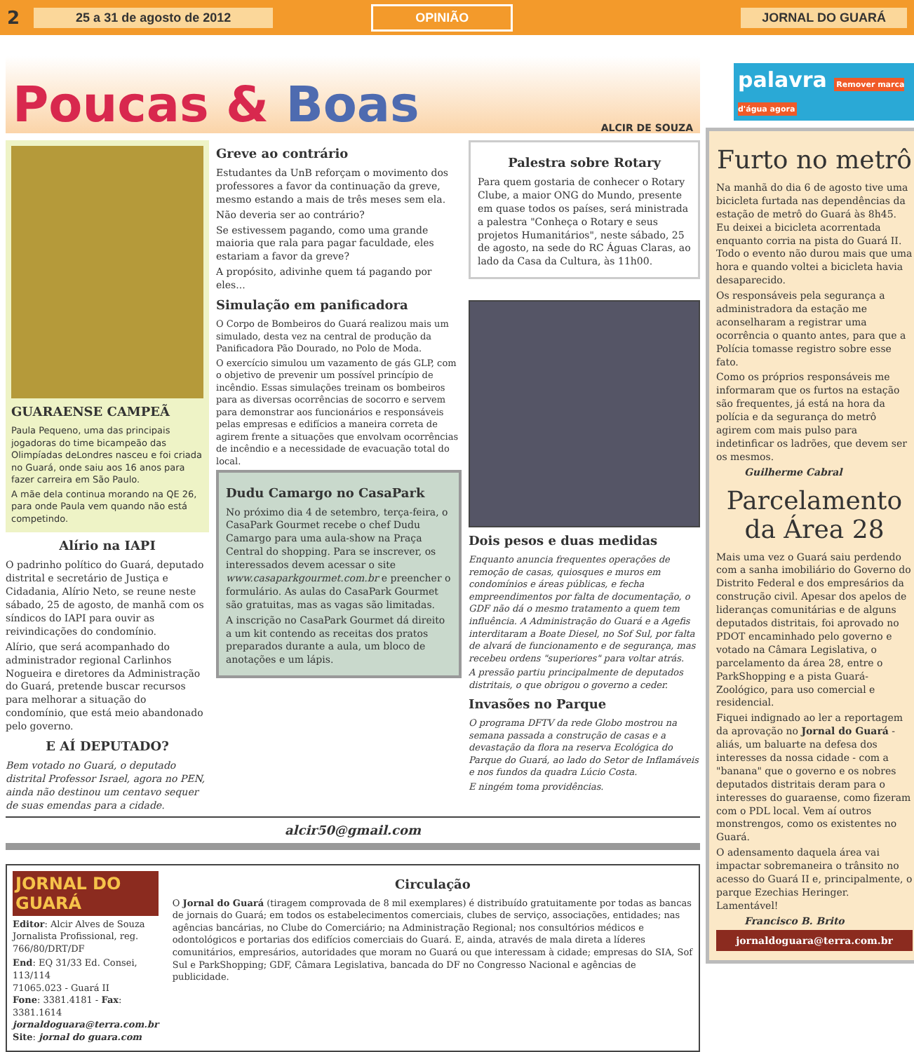2 25 a 31 de agosto de 2012 OPINIÃO JORNAL DO GUARÁ
Poucas & Boas
ALCIR DE SOUZA
GUARAENSE CAMPEÃ
Paula Pequeno, uma das principais jogadoras do time bicampeão das Olimpíadas deLondres nasceu e foi criada no Guará, onde saiu aos 16 anos para fazer carreira em São Paulo.
A mãe dela continua morando na QE 26, para onde Paula vem quando não está competindo.
Alírio na IAPI
O padrinho político do Guará, deputado distrital e secretário de Justiça e Cidadania, Alírio Neto, se reune neste sábado, 25 de agosto, de manhã com os síndicos do IAPI para ouvir as reivindicações do condomínio.
Alírio, que será acompanhado do administrador regional Carlinhos Nogueira e diretores da Administração do Guará, pretende buscar recursos para melhorar a situação do condomínio, que está meio abandonado pelo governo.
E AÍ DEPUTADO?
Bem votado no Guará, o deputado distrital Professor Israel, agora no PEN, ainda não destinou um centavo sequer de suas emendas para a cidade.
Greve ao contrário
Estudantes da UnB reforçam o movimento dos professores a favor da continuação da greve, mesmo estando a mais de três meses sem ela.
Não deveria ser ao contrário?
Se estivessem pagando, como uma grande maioria que rala para pagar faculdade, eles estariam a favor da greve?
A propósito, adivinhe quem tá pagando por eles...
Simulação em panificadora
O Corpo de Bombeiros do Guará realizou mais um simulado, desta vez na central de produção da Panificadora Pão Dourado, no Polo de Moda.
O exercício simulou um vazamento de gás GLP, com o objetivo de prevenir um possível princípio de incêndio. Essas simulações treinam os bombeiros para as diversas ocorrências de socorro e servem para demonstrar aos funcionários e responsáveis pelas empresas e edifícios a maneira correta de agirem frente a situações que envolvam ocorrências de incêndio e a necessidade de evacuação total do local.
Dudu Camargo no CasaPark
No próximo dia 4 de setembro, terça-feira, o CasaPark Gourmet recebe o chef Dudu Camargo para uma aula-show na Praça Central do shopping. Para se inscrever, os interessados devem acessar o site www.casaparkgourmet.com.br e preencher o formulário. As aulas do CasaPark Gourmet são gratuitas, mas as vagas são limitadas.
A inscrição no CasaPark Gourmet dá direito a um kit contendo as receitas dos pratos preparados durante a aula, um bloco de anotações e um lápis.
Palestra sobre Rotary
Para quem gostaria de conhecer o Rotary Clube, a maior ONG do Mundo, presente em quase todos os países, será ministrada a palestra "Conheça o Rotary e seus projetos Humanitários", neste sábado, 25 de agosto, na sede do RC Águas Claras, ao lado da Casa da Cultura, às 11h00.
Dois pesos e duas medidas
Enquanto anuncia frequentes operações de remoção de casas, quiosques e muros em condomínios e áreas públicas, e fecha empreendimentos por falta de documentação, o GDF não dá o mesmo tratamento a quem tem influência. A Administração do Guará e a Agefis interditaram a Boate Diesel, no Sof Sul, por falta de alvará de funcionamento e de segurança, mas recebeu ordens "superiores" para voltar atrás.
A pressão partiu principalmente de deputados distritais, o que obrigou o governo a ceder.
Invasões no Parque
O programa DFTV da rede Globo mostrou na semana passada a construção de casas e a devastação da flora na reserva Ecológica do Parque do Guará, ao lado do Setor de Inflamáveis e nos fundos da quadra Lúcio Costa.
E ningém toma providências.
alcir50@gmail.com
JORNAL DO GUARÁ
Editor: Alcir Alves de Souza
Jornalista Profissional, reg. 766/80/DRT/DF
End: EQ 31/33 Ed. Consei, 113/114
71065.023 - Guará II
Fone: 3381.4181 - Fax: 3381.1614
jornaldoguara@terra.com.br
Site: jornal do guara.com
Circulação
O Jornal do Guará (tiragem comprovada de 8 mil exemplares) é distribuído gratuitamente por todas as bancas de jornais do Guará; em todos os estabelecimentos comerciais, clubes de serviço, associações, entidades; nas agências bancárias, no Clube do Comerciário; na Administração Regional; nos consultórios médicos e odontológicos e portarias dos edifícios comerciais do Guará. E, ainda, através de mala direta a líderes comunitários, empresários, autoridades que moram no Guará ou que interessam à cidade; empresas do SIA, Sof Sul e ParkShopping; GDF, Câmara Legislativa, bancada do DF no Congresso Nacional e agências de publicidade.
palavra Remover marca d'água agora
Furto no metrô
Na manhã do dia 6 de agosto tive uma bicicleta furtada nas dependências da estação de metrô do Guará às 8h45. Eu deixei a bicicleta acorrentada enquanto corria na pista do Guará II. Todo o evento não durou mais que uma hora e quando voltei a bicicleta havia desaparecido.
Os responsáveis pela segurança a administradora da estação me aconselharam a registrar uma ocorrência o quanto antes, para que a Polícia tomasse registro sobre esse fato.
Como os próprios responsáveis me informaram que os furtos na estação são frequentes, já está na hora da polícia e da segurança do metrô agirem com mais pulso para indetinficar os ladrões, que devem ser os mesmos.
Guilherme Cabral
Parcelamento da Área 28
Mais uma vez o Guará saiu perdendo com a sanha imobiliário do Governo do Distrito Federal e dos empresários da construção civil. Apesar dos apelos de lideranças comunitárias e de alguns deputados distritais, foi aprovado no PDOT encaminhado pelo governo e votado na Câmara Legislativa, o parcelamento da área 28, entre o ParkShopping e a pista Guará-Zoológico, para uso comercial e residencial.
Fiquei indignado ao ler a reportagem da aprovação no Jornal do Guará - aliás, um baluarte na defesa dos interesses da nossa cidade - com a "banana" que o governo e os nobres deputados distritais deram para o interesses do guaraense, como fizeram com o PDL local. Vem aí outros monstrengos, como os existentes no Guará.
O adensamento daquela área vai impactar sobremaneira o trânsito no acesso do Guará II e, principalmente, o parque Ezechias Heringer. Lamentável!
Francisco B. Brito
jornaldoguara@terra.com.br